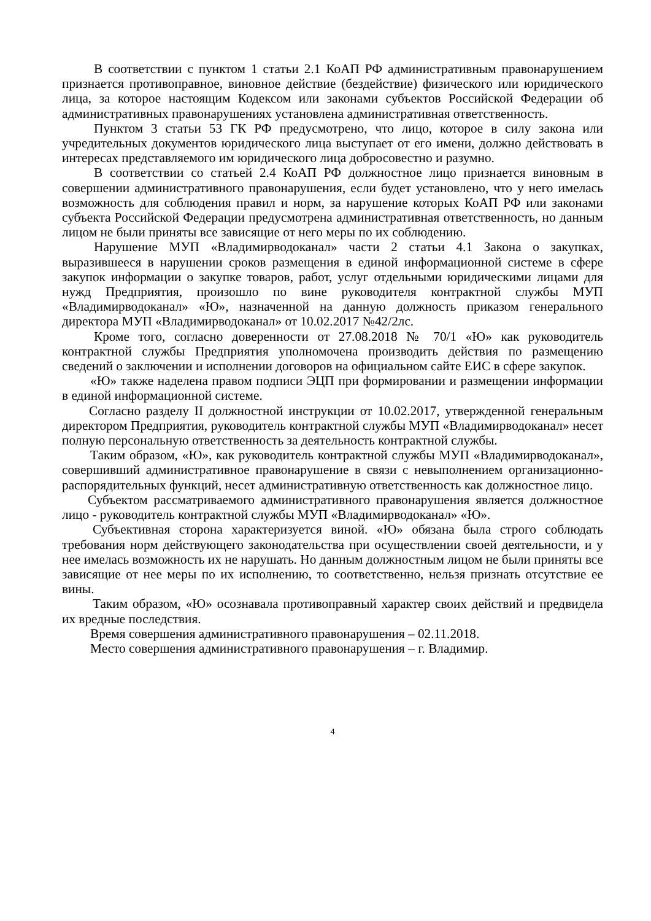В соответствии с пунктом 1 статьи 2.1 КоАП РФ административным правонарушением признается противоправное, виновное действие (бездействие) физического или юридического лица, за которое настоящим Кодексом или законами субъектов Российской Федерации об административных правонарушениях установлена административная ответственность.
Пунктом 3 статьи 53 ГК РФ предусмотрено, что лицо, которое в силу закона или учредительных документов юридического лица выступает от его имени, должно действовать в интересах представляемого им юридического лица добросовестно и разумно.
В соответствии со статьей 2.4 КоАП РФ должностное лицо признается виновным в совершении административного правонарушения, если будет установлено, что у него имелась возможность для соблюдения правил и норм, за нарушение которых КоАП РФ или законами субъекта Российской Федерации предусмотрена административная ответственность, но данным лицом не были приняты все зависящие от него меры по их соблюдению.
Нарушение МУП «Владимирводоканал» части 2 статьи 4.1 Закона о закупках, выразившееся в нарушении сроков размещения в единой информационной системе в сфере закупок информации о закупке товаров, работ, услуг отдельными юридическими лицами для нужд Предприятия, произошло по вине руководителя контрактной службы МУП «Владимирводоканал» «Ю», назначенной на данную должность приказом генерального директора МУП «Владимирводоканал» от 10.02.2017 №42/2лс.
Кроме того, согласно доверенности от 27.08.2018 № 70/1 «Ю» как руководитель контрактной службы Предприятия уполномочена производить действия по размещению сведений о заключении и исполнении договоров на официальном сайте ЕИС в сфере закупок.
«Ю» также наделена правом подписи ЭЦП при формировании и размещении информации в единой информационной системе.
Согласно разделу II должностной инструкции от 10.02.2017, утвержденной генеральным директором Предприятия, руководитель контрактной службы МУП «Владимирводоканал» несет полную персональную ответственность за деятельность контрактной службы.
Таким образом, «Ю», как руководитель контрактной службы МУП «Владимирводоканал», совершивший административное правонарушение в связи с невыполнением организационно-распорядительных функций, несет административную ответственность как должностное лицо.
Субъектом рассматриваемого административного правонарушения является должностное лицо - руководитель контрактной службы МУП «Владимирводоканал» «Ю».
Субъективная сторона характеризуется виной. «Ю» обязана была строго соблюдать требования норм действующего законодательства при осуществлении своей деятельности, и у нее имелась возможность их не нарушать. Но данным должностным лицом не были приняты все зависящие от нее меры по их исполнению, то соответственно, нельзя признать отсутствие ее вины.
Таким образом, «Ю» осознавала противоправный характер своих действий и предвидела их вредные последствия.
Время совершения административного правонарушения – 02.11.2018.
Место совершения административного правонарушения – г. Владимир.
4